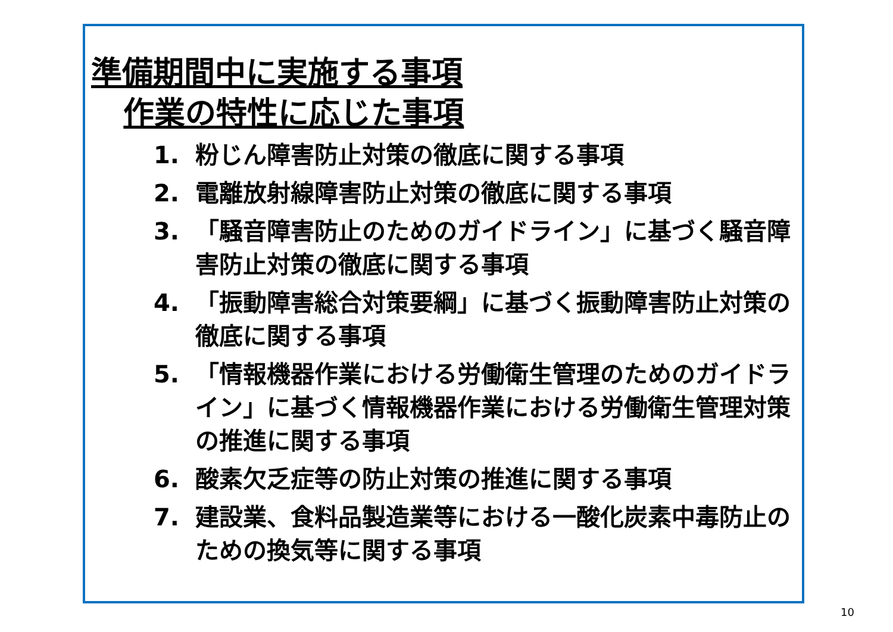準備期間中に実施する事項
作業の特性に応じた事項
1. 粉じん障害防止対策の徹底に関する事項
2. 電離放射線障害防止対策の徹底に関する事項
3. 「騒音障害防止のためのガイドライン」に基づく騒音障害防止対策の徹底に関する事項
4. 「振動障害総合対策要綱」に基づく振動障害防止対策の徹底に関する事項
5. 「情報機器作業における労働衛生管理のためのガイドライン」に基づく情報機器作業における労働衛生管理対策の推進に関する事項
6. 酸素欠乏症等の防止対策の推進に関する事項
7. 建設業、食料品製造業等における一酸化炭素中毒防止のための換気等に関する事項
10